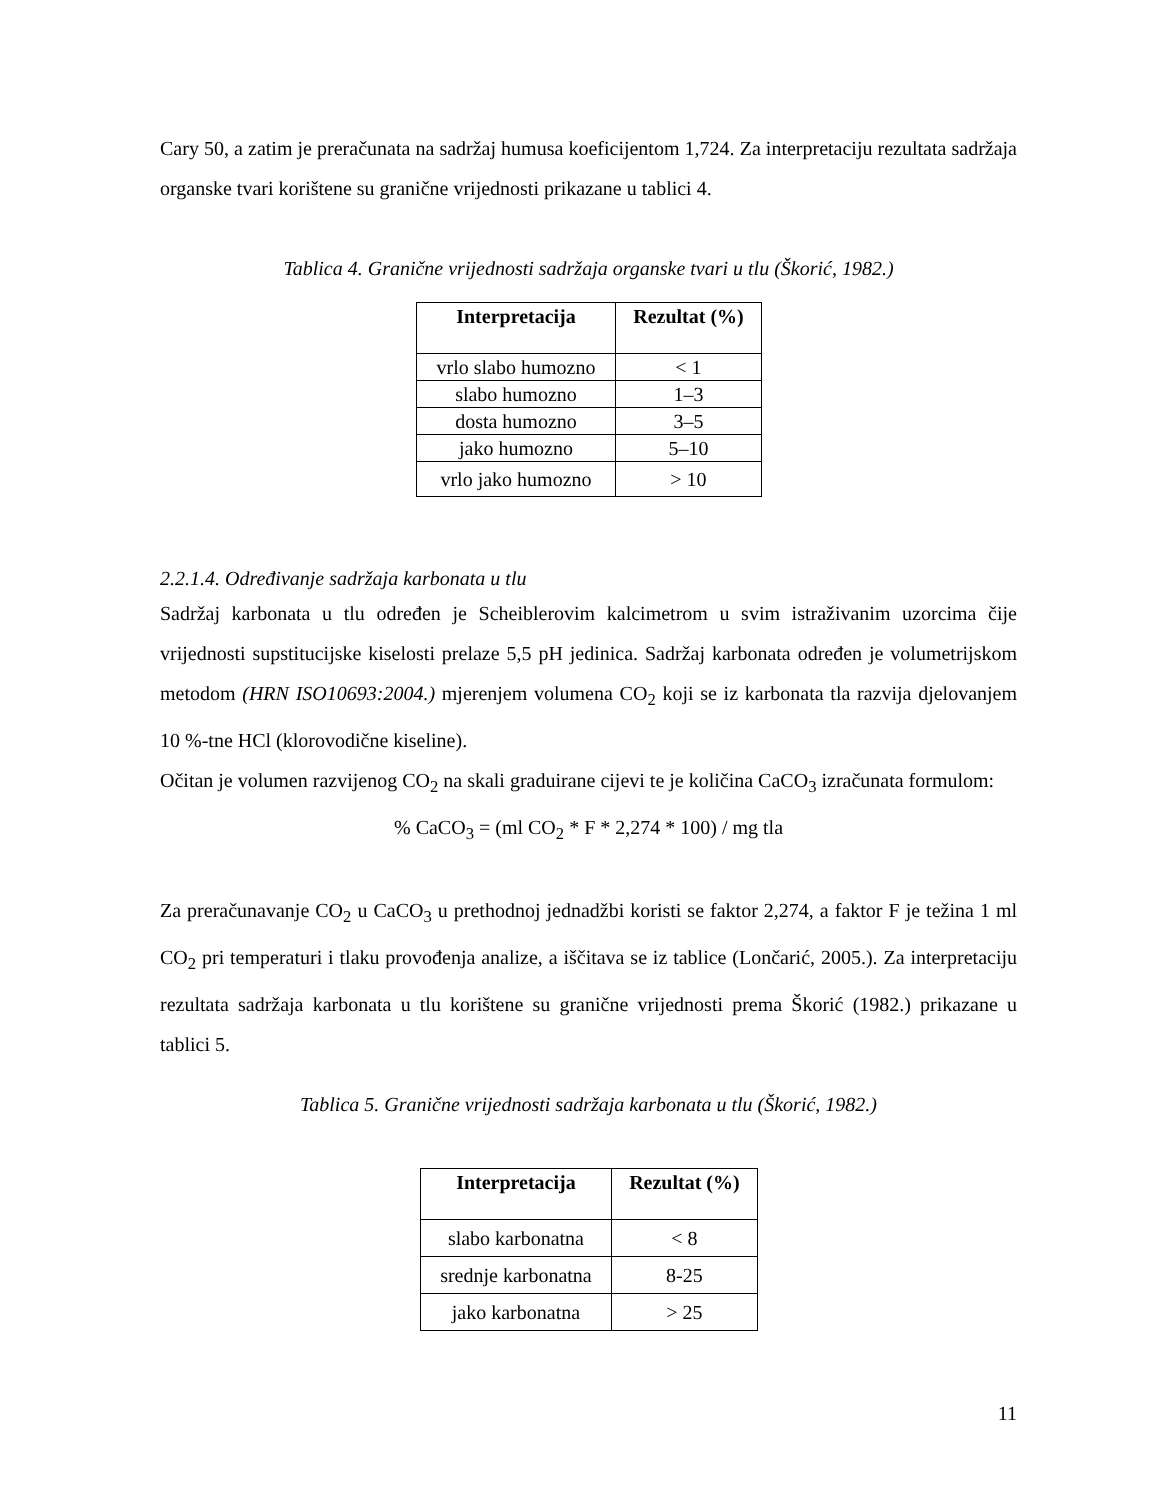Cary 50, a zatim je preračunata na sadržaj humusa koeficijentom 1,724. Za interpretaciju rezultata sadržaja organske tvari korištene su granične vrijednosti prikazane u tablici 4.
Tablica 4. Granične vrijednosti sadržaja organske tvari u tlu (Škorić, 1982.)
| Interpretacija | Rezultat (%) |
| --- | --- |
| vrlo slabo humozno | < 1 |
| slabo humozno | 1–3 |
| dosta humozno | 3–5 |
| jako humozno | 5–10 |
| vrlo jako humozno | > 10 |
2.2.1.4. Određivanje sadržaja karbonata u tlu
Sadržaj karbonata u tlu određen je Scheiblerovim kalcimetrom u svim istraživanim uzorcima čije vrijednosti supstitucijske kiselosti prelaze 5,5 pH jedinica. Sadržaj karbonata određen je volumetrijskom metodom (HRN ISO10693:2004.) mjerenjem volumena CO<sub>2</sub> koji se iz karbonata tla razvija djelovanjem 10 %-tne HCl (klorovodične kiseline).
Očitan je volumen razvijenog CO<sub>2</sub> na skali graduirane cijevi te je količina CaCO<sub>3</sub> izračunata formulom:
% CaCO<sub>3</sub> = (ml CO<sub>2</sub> * F * 2,274 * 100) / mg tla
Za preračunavanje CO<sub>2</sub> u CaCO<sub>3</sub> u prethodnoj jednadžbi koristi se faktor 2,274, a faktor F je težina 1 ml CO<sub>2</sub> pri temperaturi i tlaku provođenja analize, a iščitava se iz tablice (Lončarić, 2005.). Za interpretaciju rezultata sadržaja karbonata u tlu korištene su granične vrijednosti prema Škorić (1982.) prikazane u tablici 5.
Tablica 5. Granične vrijednosti sadržaja karbonata u tlu (Škorić, 1982.)
| Interpretacija | Rezultat (%) |
| --- | --- |
| slabo karbonatna | < 8 |
| srednje karbonatna | 8-25 |
| jako karbonatna | > 25 |
11